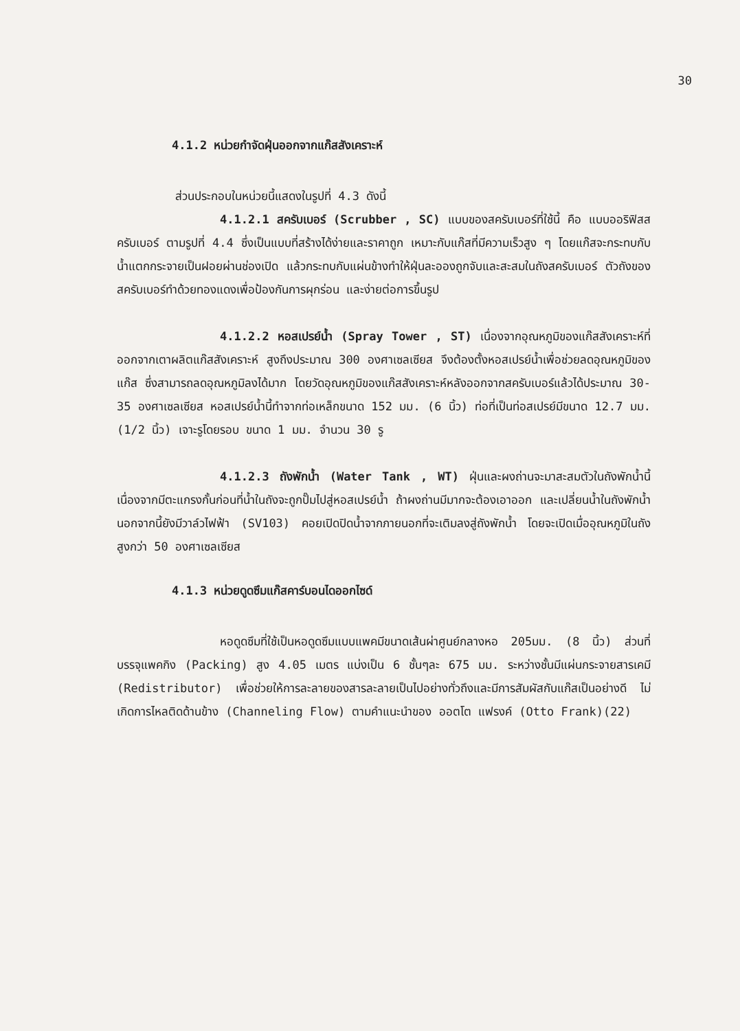30
4.1.2 หน่วยกำจัดฝุ่นออกจากแก๊สสังเคราะห์
ส่วนประกอบในหน่วยนี้แสดงในรูปที่ 4.3 ดังนี้
4.1.2.1 สครับเบอร์ (Scrubber , SC) แบบของสครับเบอร์ที่ใช้นี้ คือ แบบออริฟิสสครับเบอร์ ตามรูปที่ 4.4 ซึ่งเป็นแบบที่สร้างได้ง่ายและราคาถูก เหมาะกับแก๊สที่มีความเร็วสูง ๆ โดยแก๊สจะกระทบกับน้ำแตกกระจายเป็นฝอยผ่านช่องเปิด แล้วกระทบกับแผ่นข้างทำให้ฝุ่นละอองถูกจับและสะสมในถังสครับเบอร์ ตัวถังของสครับเบอร์ทำด้วยทองแดงเพื่อป้องกันการผุกร่อน และง่ายต่อการขึ้นรูป
4.1.2.2 หอสเปรย์น้ำ (Spray Tower , ST) เนื่องจากอุณหภูมิของแก๊สสังเคราะห์ที่ออกจากเตาผลิตแก๊สสังเคราะห์ สูงถึงประมาณ 300 องศาเซลเซียส จึงต้องตั้งหอสเปรย์น้ำเพื่อช่วยลดอุณหภูมิของแก๊ส ซึ่งสามารถลดอุณหภูมิลงได้มาก โดยวัดอุณหภูมิของแก๊สสังเคราะห์หลังออกจากสครับเบอร์แล้วได้ประมาณ 30-35 องศาเซลเซียส หอสเปรย์น้ำนี้ทำจากท่อเหล็กขนาด 152 มม. (6 นิ้ว) ท่อที่เป็นท่อสเปรย์มีขนาด 12.7 มม. (1/2 นิ้ว) เจาะรูโดยรอบ ขนาด 1 มม. จำนวน 30 รู
4.1.2.3 ถังพักน้ำ (Water Tank , WT) ฝุ่นและผงถ่านจะมาสะสมตัวในถังพักน้ำนี้ เนื่องจากมีตะแกรงกั้นก่อนที่น้ำในถังจะถูกปั๊มไปสู่หอสเปรย์น้ำ ถ้าผงถ่านมีมากจะต้องเอาออก และเปลี่ยนน้ำในถังพักน้ำ นอกจากนี้ยังมีวาล์วไฟฟ้า (SV103) คอยเปิดปิดน้ำจากภายนอกที่จะเติมลงสู่ถังพักน้ำ โดยจะเปิดเมื่ออุณหภูมิในถังสูงกว่า 50 องศาเซลเซียส
4.1.3 หน่วยดูดซึมแก๊สคาร์บอนไดออกไซด์
หอดูดซึมที่ใช้เป็นหอดูดซึมแบบแพคมีขนาดเส้นผ่าศูนย์กลางหอ 205มม. (8 นิ้ว) ส่วนที่บรรจุแพคกิง (Packing) สูง 4.05 เมตร แบ่งเป็น 6 ชั้นๆละ 675 มม. ระหว่างชั้นมีแผ่นกระจายสารเคมี (Redistributor) เพื่อช่วยให้การละลายของสารละลายเป็นไปอย่างทั่วถึงและมีการสัมผัสกับแก๊สเป็นอย่างดี ไม่เกิดการไหลติดด้านข้าง (Channeling Flow) ตามคำแนะนำของ ออตโต แฟรงค์ (Otto Frank)(22)